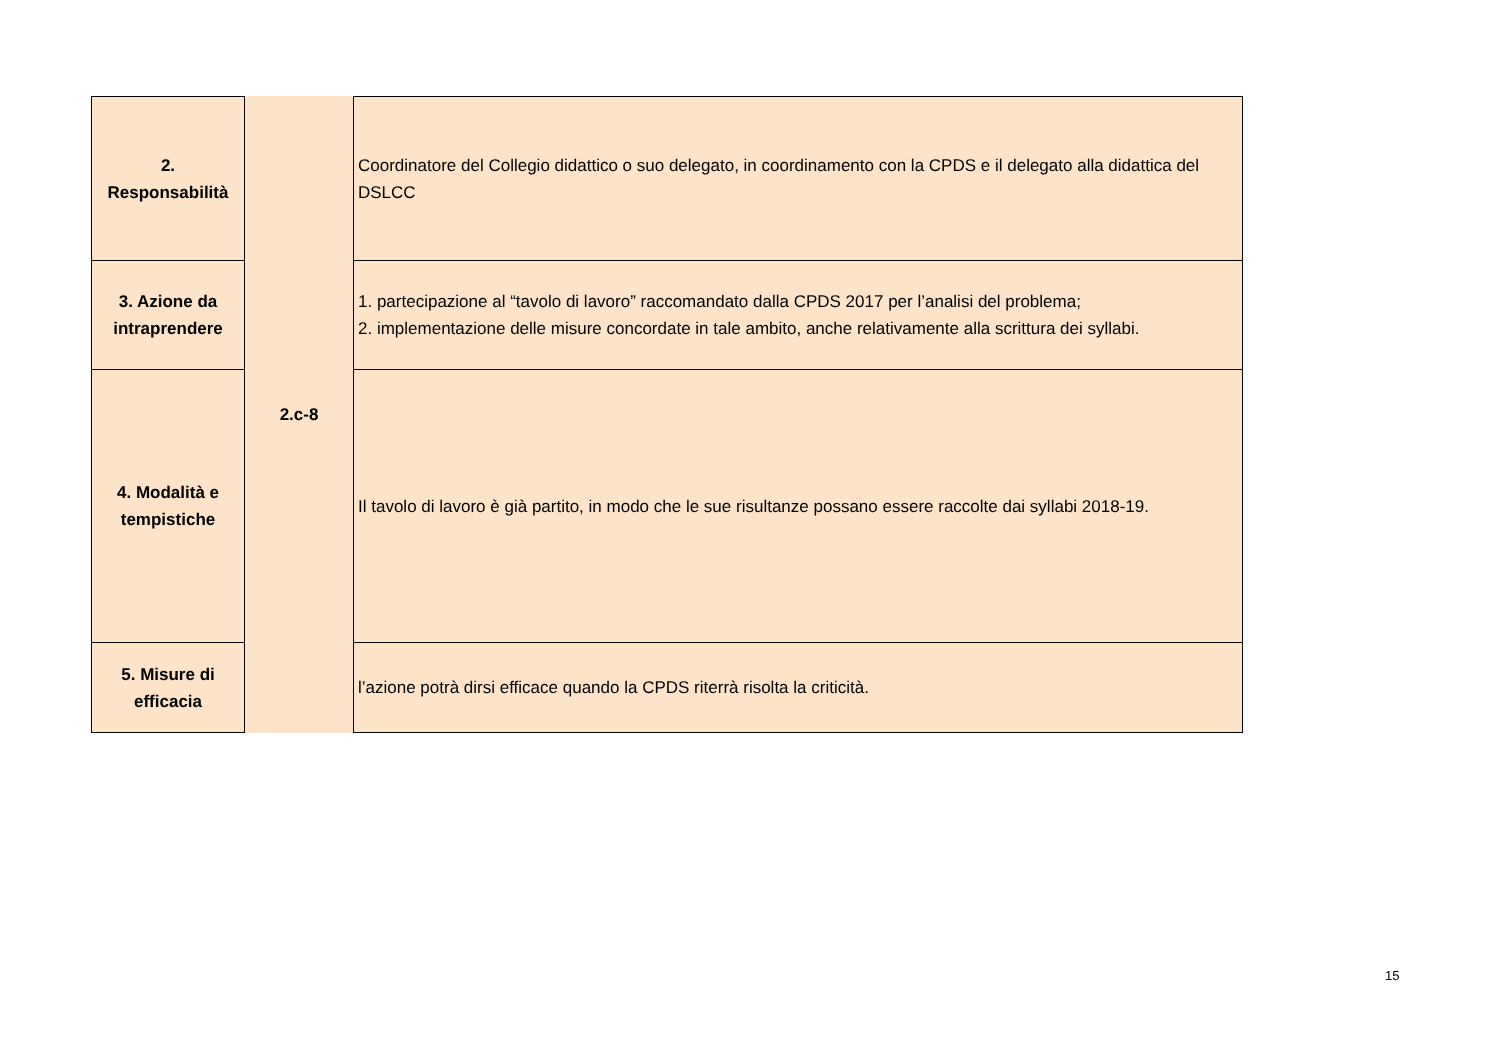| 2. Responsabilità | 2.c-8 | Coordinatore del Collegio didattico o suo delegato, in coordinamento con la CPDS e il delegato alla didattica del DSLCC |
| 3. Azione da intraprendere | | 1. partecipazione al “tavolo di lavoro” raccomandato dalla CPDS 2017 per l’analisi del problema; 2. implementazione delle misure concordate in tale ambito, anche relativamente alla scrittura dei syllabi. |
| 4. Modalità e tempistiche | | Il tavolo di lavoro è già partito, in modo che le sue risultanze possano essere raccolte dai syllabi 2018-19. |
| 5. Misure di efficacia | | l’azione potrà dirsi efficace quando la CPDS riterrà risolta la criticità. |
15